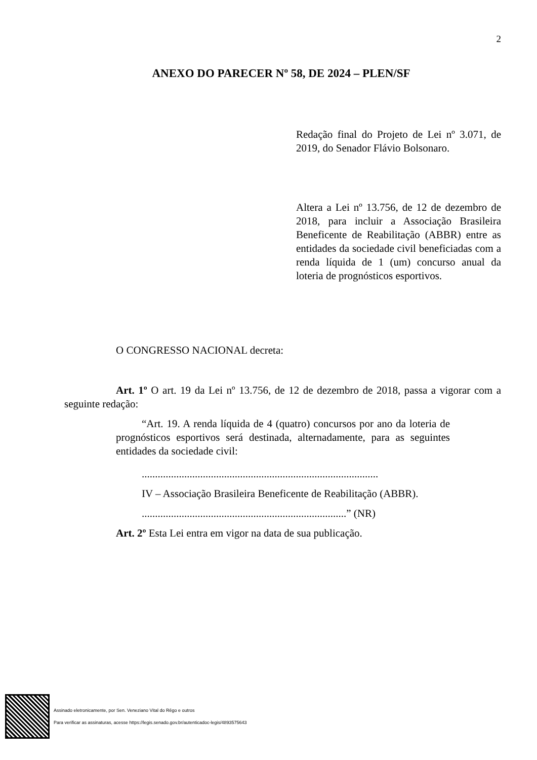2
ANEXO DO PARECER Nº 58, DE 2024 – PLEN/SF
Redação final do Projeto de Lei nº 3.071, de 2019, do Senador Flávio Bolsonaro.
Altera a Lei nº 13.756, de 12 de dezembro de 2018, para incluir a Associação Brasileira Beneficente de Reabilitação (ABBR) entre as entidades da sociedade civil beneficiadas com a renda líquida de 1 (um) concurso anual da loteria de prognósticos esportivos.
O CONGRESSO NACIONAL decreta:
Art. 1º O art. 19 da Lei nº 13.756, de 12 de dezembro de 2018, passa a vigorar com a seguinte redação:
“Art. 19. A renda líquida de 4 (quatro) concursos por ano da loteria de prognósticos esportivos será destinada, alternadamente, para as seguintes entidades da sociedade civil:
.........................................................................................
IV – Associação Brasileira Beneficente de Reabilitação (ABBR).
.............................................................................” (NR)
Art. 2º Esta Lei entra em vigor na data de sua publicação.
Assinado eletronicamente, por Sen. Veneziano Vital do Rêgo e outros
Para verificar as assinaturas, acesse https://legis.senado.gov.br/autenticadoc-legis/4893575643